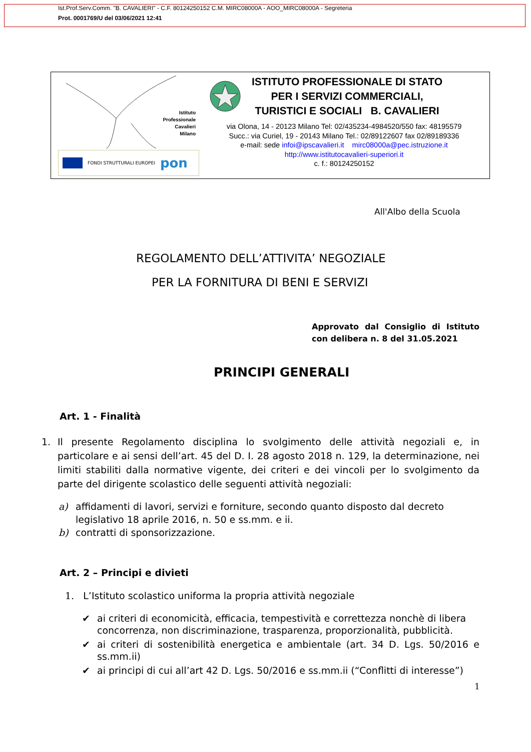Ist.Prof.Serv.Comm. "B. CAVALIERI" - C.F. 80124250152 C.M. MIRC08000A - AOO_MIRC08000A - Segreteria
Prot. 0001769/U del 03/06/2021 12:41
Istituto
Professionale
Cavalieri
Milano
FONDI STRUTTURALI EUROPEI pon
ISTITUTO PROFESSIONALE DI STATO
PER I SERVIZI COMMERCIALI,
TURISTICI E SOCIALI B. CAVALIERI
via Olona, 14 - 20123 Milano Tel: 02/435234-4984520/550 fax: 48195579
Succ.: via Curiel, 19 - 20143 Milano Tel.: 02/89122607 fax 02/89189336
e-mail: sede infoi@ipscavalieri.it mirc08000a@pec.istruzione.it
http://www.istitutocavalieri-superiori.it
c. f.: 80124250152
All'Albo della Scuola
REGOLAMENTO DELL’ATTIVITA’ NEGOZIALE
PER LA FORNITURA DI BENI E SERVIZI
Approvato dal Consiglio di Istituto con delibera n. 8 del 31.05.2021
PRINCIPI GENERALI
Art. 1 - Finalità
1. Il presente Regolamento disciplina lo svolgimento delle attività negoziali e, in particolare e ai sensi dell’art. 45 del D. I. 28 agosto 2018 n. 129, la determinazione, nei limiti stabiliti dalla normative vigente, dei criteri e dei vincoli per lo svolgimento da parte del dirigente scolastico delle seguenti attività negoziali:
a) affidamenti di lavori, servizi e forniture, secondo quanto disposto dal decreto legislativo 18 aprile 2016, n. 50 e ss.mm. e ii.
b) contratti di sponsorizzazione.
Art. 2 – Principi e divieti
1. L’Istituto scolastico uniforma la propria attività negoziale
✔ ai criteri di economicità, efficacia, tempestività e correttezza nonchè di libera concorrenza, non discriminazione, trasparenza, proporzionalità, pubblicità.
✔ ai criteri di sostenibilità energetica e ambientale (art. 34 D. Lgs. 50/2016 e ss.mm.ii)
✔ ai principi di cui all’art 42 D. Lgs. 50/2016 e ss.mm.ii (“Conflitti di interesse”)
1